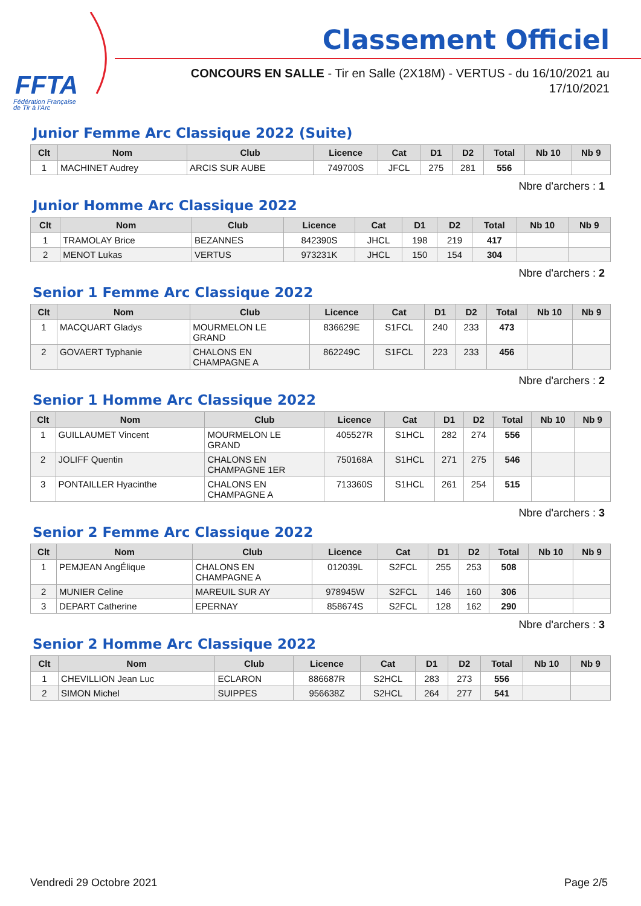FFTA
Fédération Française
de Tir à l'Arc
Classement Officiel
CONCOURS EN SALLE - Tir en Salle (2X18M) - VERTUS - du 16/10/2021 au 17/10/2021
Junior Femme Arc Classique 2022 (Suite)
| Clt | Nom | Club | Licence | Cat | D1 | D2 | Total | Nb 10 | Nb 9 |
| --- | --- | --- | --- | --- | --- | --- | --- | --- | --- |
| 1 | MACHINET Audrey | ARCIS SUR AUBE | 749700S | JFCL | 275 | 281 | 556 | | |
Nbre d'archers : 1
Junior Homme Arc Classique 2022
| Clt | Nom | Club | Licence | Cat | D1 | D2 | Total | Nb 10 | Nb 9 |
| --- | --- | --- | --- | --- | --- | --- | --- | --- | --- |
| 1 | TRAMOLAY Brice | BEZANNES | 842390S | JHCL | 198 | 219 | 417 | | |
| 2 | MENOT Lukas | VERTUS | 973231K | JHCL | 150 | 154 | 304 | | |
Nbre d'archers : 2
Senior 1 Femme Arc Classique 2022
| Clt | Nom | Club | Licence | Cat | D1 | D2 | Total | Nb 10 | Nb 9 |
| --- | --- | --- | --- | --- | --- | --- | --- | --- | --- |
| 1 | MACQUART Gladys | MOURMELON LE GRAND | 836629E | S1FCL | 240 | 233 | 473 | | |
| 2 | GOVAERT Typhanie | CHALONS EN CHAMPAGNE A | 862249C | S1FCL | 223 | 233 | 456 | | |
Nbre d'archers : 2
Senior 1 Homme Arc Classique 2022
| Clt | Nom | Club | Licence | Cat | D1 | D2 | Total | Nb 10 | Nb 9 |
| --- | --- | --- | --- | --- | --- | --- | --- | --- | --- |
| 1 | GUILLAUMET Vincent | MOURMELON LE GRAND | 405527R | S1HCL | 282 | 274 | 556 | | |
| 2 | JOLIFF Quentin | CHALONS EN CHAMPAGNE 1ER | 750168A | S1HCL | 271 | 275 | 546 | | |
| 3 | PONTAILLER Hyacinthe | CHALONS EN CHAMPAGNE A | 713360S | S1HCL | 261 | 254 | 515 | | |
Nbre d'archers : 3
Senior 2 Femme Arc Classique 2022
| Clt | Nom | Club | Licence | Cat | D1 | D2 | Total | Nb 10 | Nb 9 |
| --- | --- | --- | --- | --- | --- | --- | --- | --- | --- |
| 1 | PEMJEAN AngÉlique | CHALONS EN CHAMPAGNE A | 012039L | S2FCL | 255 | 253 | 508 | | |
| 2 | MUNIER Celine | MAREUIL SUR AY | 978945W | S2FCL | 146 | 160 | 306 | | |
| 3 | DEPART Catherine | EPERNAY | 858674S | S2FCL | 128 | 162 | 290 | | |
Nbre d'archers : 3
Senior 2 Homme Arc Classique 2022
| Clt | Nom | Club | Licence | Cat | D1 | D2 | Total | Nb 10 | Nb 9 |
| --- | --- | --- | --- | --- | --- | --- | --- | --- | --- |
| 1 | CHEVILLION Jean Luc | ECLARON | 886687R | S2HCL | 283 | 273 | 556 | | |
| 2 | SIMON Michel | SUIPPES | 956638Z | S2HCL | 264 | 277 | 541 | | |
Vendredi 29 Octobre 2021 Page 2/5